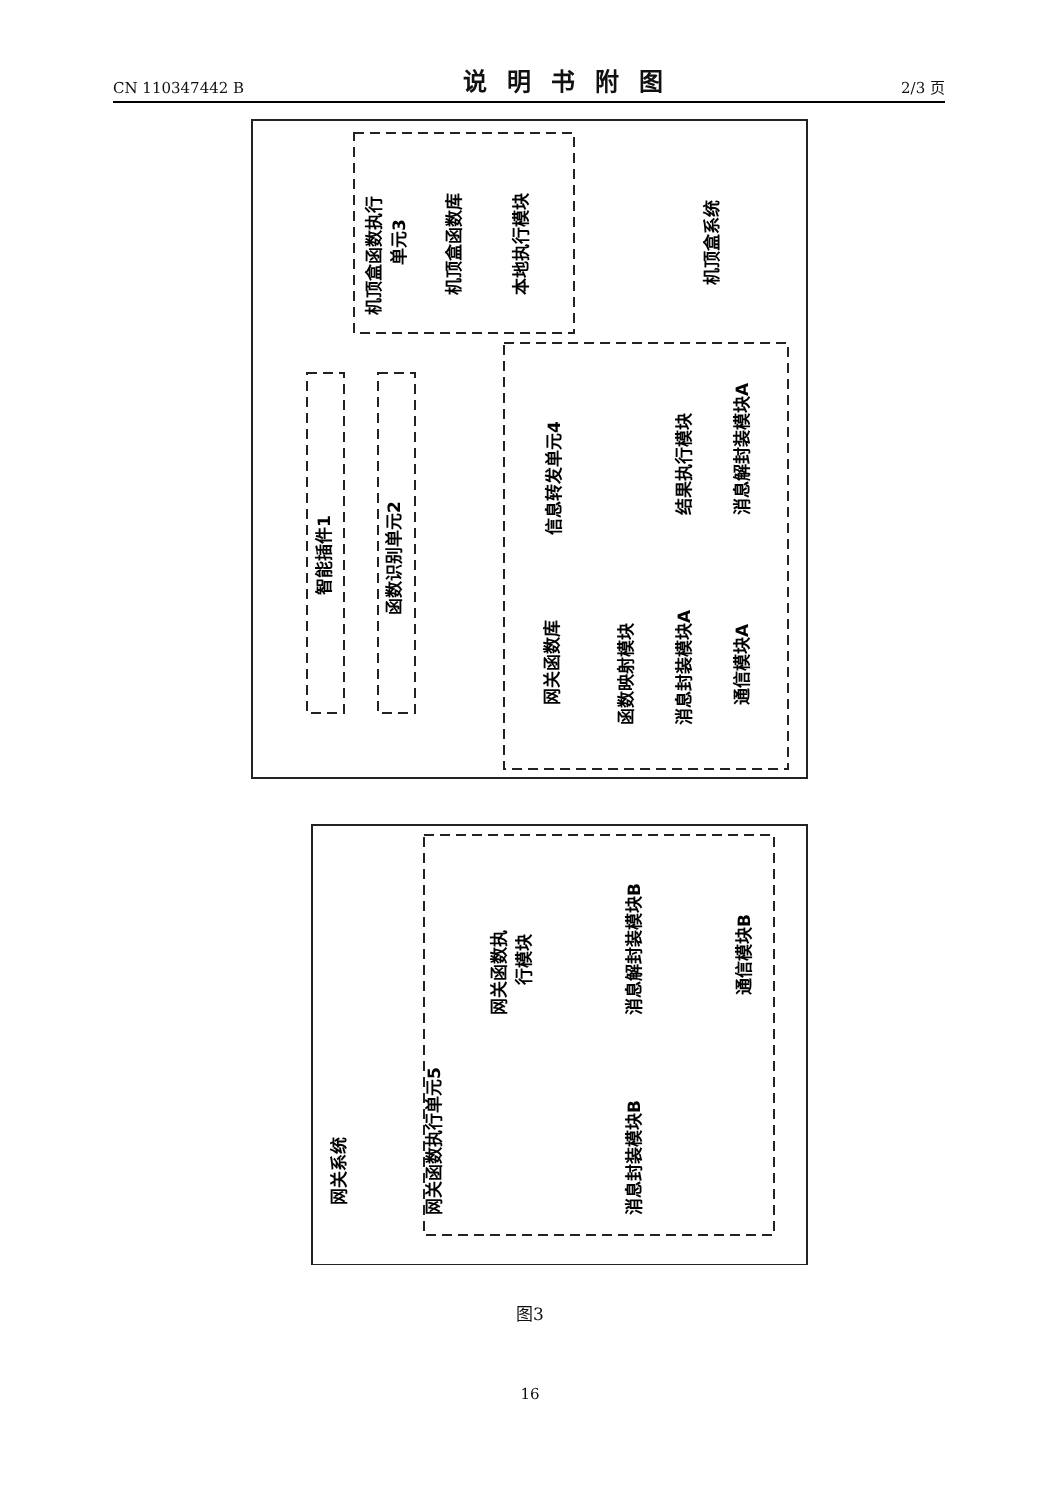CN 110347442 B
说明书附图
2/3 页
机顶盒函数执行
单元3
机顶盒函数库
本地执行模块
机顶盒系统
智能插件1
函数识别单元2
信息转发单元4
结果执行模块
消息解封装模块A
网关函数库
函数映射模块
消息封装模块A
通信模块A
网关函数执
行模块
消息解封装模块B
通信模块B
网关函数执行单元5
消息封装模块B
网关系统
图3
16